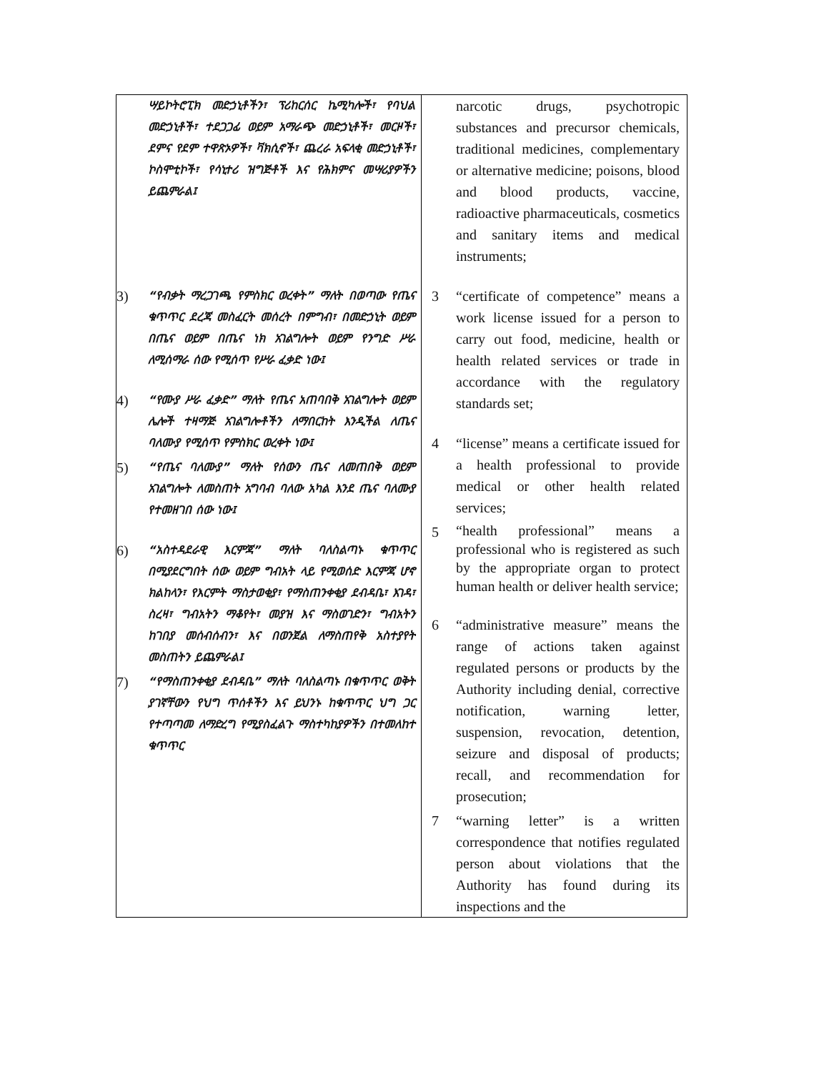| ሣይኮትሮፒክ መድኃኒቶችን፣ ፕሪከርሰር ኬሚካሎች፣ የባህል መድኃኒቶች፣ ተደጋጋፊ ወይም አማራጭ መድኃኒቶች፣ መርዞች፣ ደምና የደም ተዋጽኦዎች፣ ቫክሲኖች፣ ጨረራ አፍላቂ መድኃኒቶች፣ ኮስሞቲኮች፣ የሳኒተሪ ዝግጅቶች እና የሕክምና መሣሪያዎችን ይጨምራል፤ 3) “የብቃት ማረጋገጫ የምስክር ወረቀት” ማለት በወጣው የጤና ቁጥጥር ደረጃ መስፈርት መሰረት በምግብ፣ በመድኃኒት ወይም በጤና ወይም በጤና ነክ አገልግሎት ወይም የንግድ ሥራ ለሚሰማራ ሰው የሚሰጥ የሥራ ፈቃድ ነው፤ 4) “የሙያ ሥራ ፈቃድ” ማለት የጤና አጠባበቅ አገልግሎት ወይም ሌሎች ተዛማጅ አገልግሎቶችን ለማበርከት እንዲችል ለጤና ባለሙያ የሚሰጥ የምስክር ወረቀት ነው፤ 5) “የጤና ባለሙያ” ማለት የሰውን ጤና ለመጠበቅ ወይም አገልግሎት ለመስጠት አግባብ ባለው አካል እንደ ጤና ባለሙያ የተመዘገበ ሰው ነው፤ 6) “አስተዳደራዊ እርምጃ” ማለት ባለስልጣኑ ቁጥጥር በሚያደርግበት ሰው ወይም ግብአት ላይ የሚወሰድ እርምጃ ሆኖ ክልከላን፣ የእርምት ማስታወቂያ፣ የማስጠንቀቂያ ደብዳቤ፣ እገዳ፣ ስረዛ፣ ግብአትን ማቆየት፣ መያዝ እና ማስወገድን፣ ግብአትን ከገበያ መሰብሰብን፣ እና በወንጀል ለማስጠየቅ አስተያየት መስጠትን ይጨምራል፤ 7) “የማስጠንቀቂያ ደብዳቤ” ማለት ባለስልጣኑ በቁጥጥር ወቅት ያገኛቸውን የህግ ጥሰቶችን እና ይህንኑ ከቁጥጥር ህግ ጋር የተጣጣመ ለማድረግ የሚያስፈልጉ ማስተካከያዎችን በተመለከተ ቁጥጥር | narcotic drugs, psychotropic substances and precursor chemicals, traditional medicines, complementary or alternative medicine; poisons, blood and blood products, vaccine, radioactive pharmaceuticals, cosmetics and sanitary items and medical instruments; 3 “certificate of competence” means a work license issued for a person to carry out food, medicine, health or health related services or trade in accordance with the regulatory standards set; 4 “license” means a certificate issued for a health professional to provide medical or other health related services; 5 “health professional” means a professional who is registered as such by the appropriate organ to protect human health or deliver health service; 6 “administrative measure” means the range of actions taken against regulated persons or products by the Authority including denial, corrective notification, warning letter, suspension, revocation, detention, seizure and disposal of products; recall, and recommendation for prosecution; 7 “warning letter” is a written correspondence that notifies regulated person about violations that the Authority has found during its inspections and the |